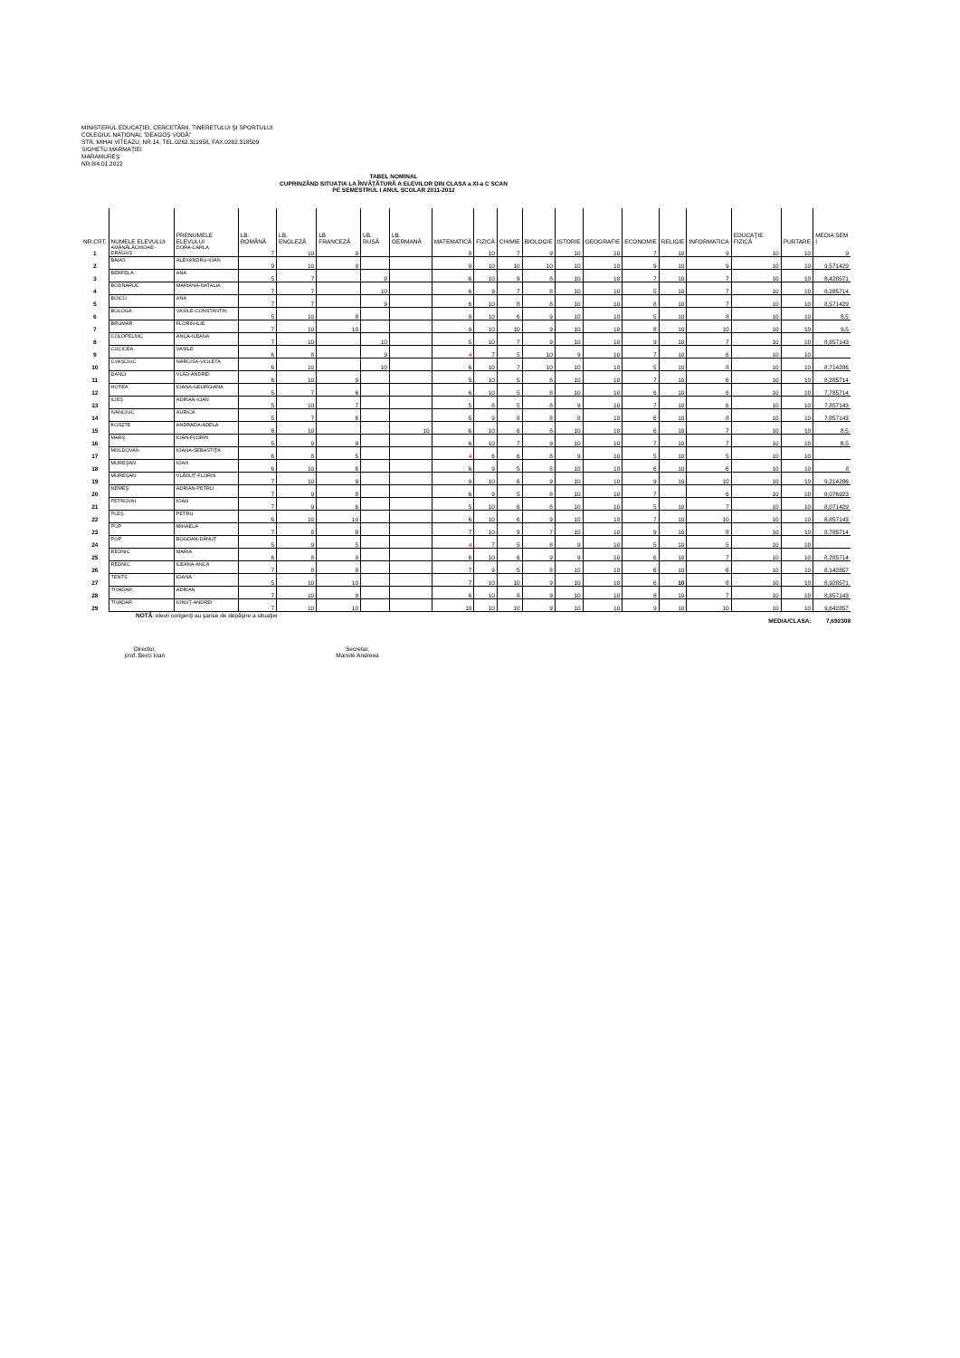MINISTERUL EDUCAŢIEI, CERCETĂRII, TINERETULUI ŞI SPORTULUI
COLEGIUL NAŢIONAL "DEAGOŞ VODĂ"
STR. MIHAI VITEAZU, NR.14, TEL.0262.311958, FAX.0262.318509
SIGHETU MARMAŢIEI
MARAMUREŞ
NR.8/4.01.2012
TABEL NOMINAL
CUPRINZÂND SITUAŢIA LA ÎNVĂŢĂTURĂ A ELEVILOR DIN CLASA a XI-a C SCAN
PE SEMESTRUL I ANUL ŞCOLAR 2011-2012
| NR.CRT. | NUMELE ELEVULUI | PRENUMELE ELEVULUI | LB. ROMÂNĂ | LB. ENGLEZĂ | LB. FRANCEZĂ | LB. RUSĂ | LB. GERMANĂ | MATEMATICĂ | FIZICĂ | CHIMIE | BIOLOGIE | ISTORIE | GEOGRAFIE | ECONOMIE | RELIGIE | INFORMATICA | EDUCAŢIE FIZICĂ | PURTARE | MEDIA SEM I |
| --- | --- | --- | --- | --- | --- | --- | --- | --- | --- | --- | --- | --- | --- | --- | --- | --- | --- | --- | --- |
| 1 | AMĂNĂLĂCHIOAE-DRĂGUŞ | DORA-CARLA | 7 | 10 | 9 | | | 8 | 10 | 7 | 9 | 10 | 10 | 7 | 10 | 9 | 10 | 10 | 9 |
| 2 | BAIAS | ALEXANDRU-IOAN | 9 | 10 | 9 | | | 8 | 10 | 10 | 10 | 10 | 10 | 9 | 10 | 9 | 10 | 10 | 9,571429 |
| 3 | BERFELA | ANA | 5 | 7 | | 9 | | 6 | 10 | 9 | 8 | 10 | 10 | 7 | 10 | 7 | 10 | 10 | 8,428571 |
| 4 | BODNARUC | MARIANA-NATALIA | 7 | 7 | | 10 | | 6 | 9 | 7 | 8 | 10 | 10 | 5 | 10 | 7 | 10 | 10 | 8,285714 |
| 5 | BOICU | ANA | 7 | 7 | | 9 | | 6 | 10 | 8 | 8 | 10 | 10 | 8 | 10 | 7 | 10 | 10 | 8,571429 |
| 6 | BOLOGA | VASILE-CONSTANTIN | 5 | 10 | 8 | | | 8 | 10 | 6 | 9 | 10 | 10 | 5 | 10 | 8 | 10 | 10 | 8,5 |
| 7 | BRUMAR | FLORIN-ILIE | 7 | 10 | 10 | | | 9 | 10 | 10 | 9 | 10 | 10 | 8 | 10 | 10 | 10 | 10 | 9,5 |
| 8 | COLOPELNIC | ANCA-ILEANA | 7 | 10 | | 10 | | 5 | 10 | 7 | 9 | 10 | 10 | 9 | 10 | 7 | 10 | 10 | 8,857143 |
| 9 | CUCICEA | VASILE | 6 | 8 | | 9 | | 4 | 7 | 5 | 10 | 9 | 10 | 7 | 10 | 6 | 10 | 10 | |
| 10 | CVAŞCIUC | NARCISA-VIOLETA | 6 | 10 | | 10 | | 6 | 10 | 7 | 10 | 10 | 10 | 5 | 10 | 8 | 10 | 10 | 8,714286 |
| 11 | DANCI | VLAD-ANDREI | 6 | 10 | 9 | | | 5 | 10 | 5 | 8 | 10 | 10 | 7 | 10 | 6 | 10 | 10 | 8,285714 |
| 12 | HOTEA | IOANA-GEORGIANA | 5 | 7 | 6 | | | 6 | 10 | 5 | 8 | 10 | 10 | 6 | 10 | 6 | 10 | 10 | 7,785714 |
| 13 | ILIEŞ | ADRIAN-IOAN | 5 | 10 | 7 | | | 5 | 8 | 5 | 8 | 9 | 10 | 7 | 10 | 6 | 10 | 10 | 7,857143 |
| 14 | IVANCIUC | AURICA | 5 | 7 | 6 | | | 5 | 9 | 8 | 8 | 8 | 10 | 6 | 10 | 8 | 10 | 10 | 7,857143 |
| 15 | KOSZTE | ANDRADA-ADELA | 6 | 10 | | | 10 | 6 | 10 | 6 | 8 | 10 | 10 | 6 | 10 | 7 | 10 | 10 | 8,5 |
| 16 | MARŞ | IOAN-FLORIN | 5 | 9 | 9 | | | 6 | 10 | 7 | 9 | 10 | 10 | 7 | 10 | 7 | 10 | 10 | 8,5 |
| 17 | MOLDOVAN | IOANA-SEBASTIŢA | 6 | 8 | 5 | | | 4 | 6 | 6 | 8 | 9 | 10 | 5 | 10 | 5 | 10 | 10 | |
| 18 | MUREŞAN | IOAN | 6 | 10 | 6 | | | 6 | 9 | 5 | 8 | 10 | 10 | 6 | 10 | 6 | 10 | 10 | 8 |
| 19 | MUREŞAN | VLĂDUŢ-FLORIN | 7 | 10 | 9 | | | 9 | 10 | 6 | 9 | 10 | 10 | 9 | 10 | 10 | 10 | 10 | 9,214286 |
| 20 | NEMEŞ | ADRIAN-PETRU | 7 | 9 | 8 | | | 6 | 9 | 5 | 8 | 10 | 10 | 7 | | 6 | 10 | 10 | 8,076923 |
| 21 | PETROVAI | IOAN | 7 | 9 | 6 | | | 5 | 10 | 6 | 8 | 10 | 10 | 5 | 10 | 7 | 10 | 10 | 8,071429 |
| 22 | PLEŞ | PETRU | 6 | 10 | 10 | | | 6 | 10 | 6 | 9 | 10 | 10 | 7 | 10 | 10 | 10 | 10 | 8,857143 |
| 23 | POP | MIHAELA | 7 | 8 | 8 | | | 7 | 10 | 9 | 7 | 10 | 10 | 9 | 10 | 8 | 10 | 10 | 8,785714 |
| 24 | POP | BOGDAN-DĂNUŢ | 5 | 9 | 5 | | | 4 | 7 | 5 | 8 | 9 | 10 | 5 | 10 | 5 | 10 | 10 | |
| 25 | REDNIC | MARIA | 6 | 8 | 9 | | | 6 | 10 | 6 | 9 | 9 | 10 | 6 | 10 | 7 | 10 | 10 | 8,285714 |
| 26 | REDNIC | ILEANA-ANCA | 7 | 8 | 8 | | | 7 | 9 | 5 | 8 | 10 | 10 | 6 | 10 | 6 | 10 | 10 | 8,142857 |
| 27 | TENTŞ | IOANA | 5 | 10 | 10 | | | 7 | 10 | 10 | 9 | 10 | 10 | 6 | 10 | 8 | 10 | 10 | 8,928571 |
| 28 | TIVADAR | ADRIAN | 7 | 10 | 9 | | | 6 | 10 | 8 | 9 | 10 | 10 | 8 | 10 | 7 | 10 | 10 | 8,857143 |
| 29 | TIVADAR | IONUŢ-ANDREI | 7 | 10 | 10 | | | 10 | 10 | 10 | 9 | 10 | 10 | 9 | 10 | 10 | 10 | 10 | 9,642857 |
NOTĂ: elevii corigenţi au şanse de depăşire a situaţiei
MEDIA/CLASA: 7,692308
Director,
prof. Berci Ioan
Secretar,
Manole Andreea